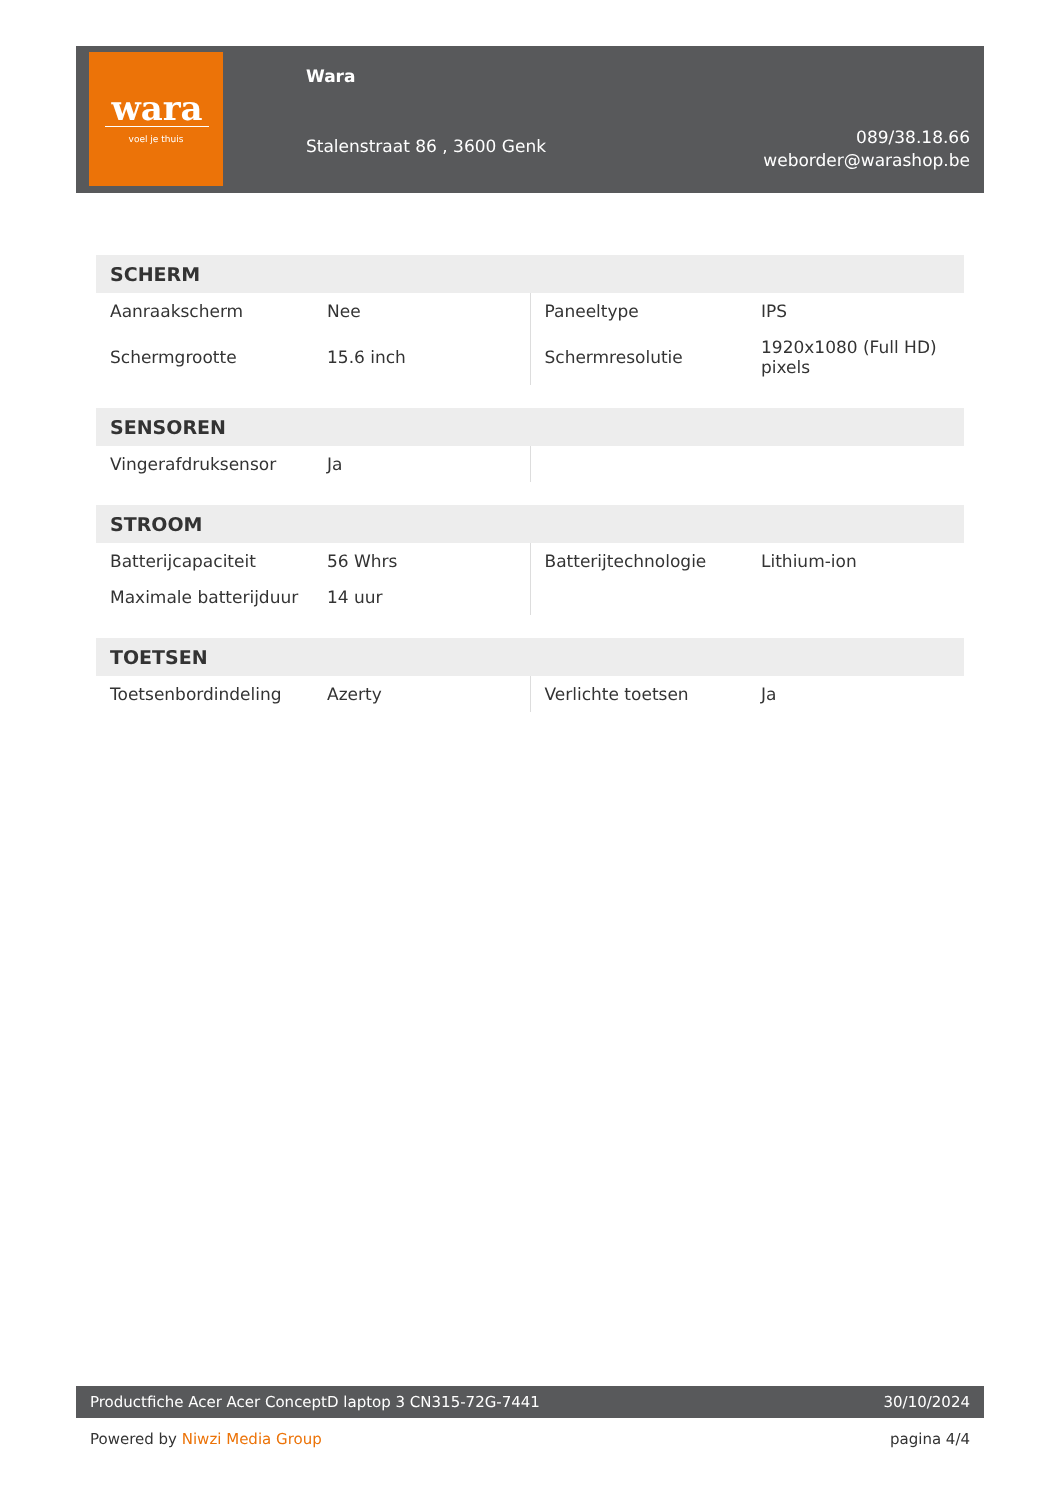wara
voel je thuis
Wara
Stalenstraat 86 , 3600 Genk
089/38.18.66
weborder@warashop.be
| SCHERM | | | |
| --- | --- | --- | --- |
| Aanraakscherm | Nee | Paneeltype | IPS |
| Schermgrootte | 15.6 inch | Schermresolutie | 1920x1080 (Full HD) pixels |
| SENSOREN | | | |
| --- | --- | --- | --- |
| Vingerafdruksensor | Ja | | |
| STROOM | | | |
| --- | --- | --- | --- |
| Batterijcapaciteit | 56 Whrs | Batterijtechnologie | Lithium-ion |
| Maximale batterijduur | 14 uur | | |
| TOETSEN | | | |
| --- | --- | --- | --- |
| Toetsenbordindeling | Azerty | Verlichte toetsen | Ja |
Productfiche Acer Acer ConceptD laptop 3 CN315-72G-7441 30/10/2024
Powered by Niwzi Media Group pagina 4/4